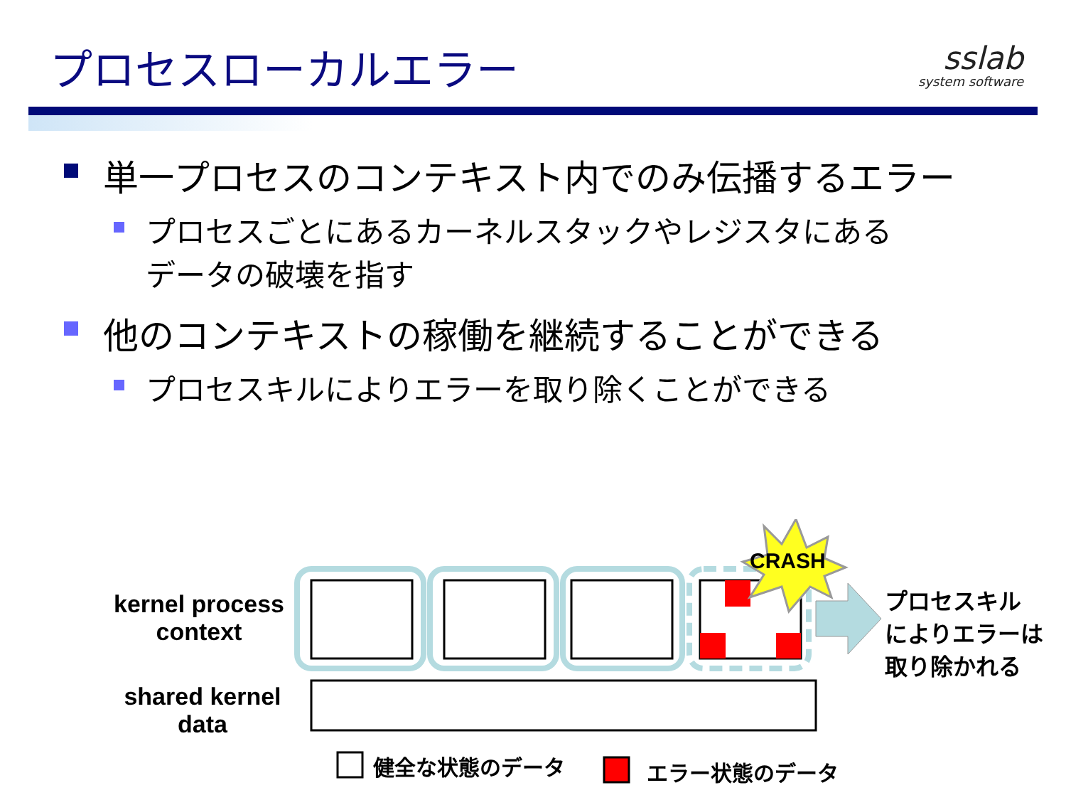プロセスローカルエラー sslab
system software
単一プロセスのコンテキスト内でのみ伝播するエラー
プロセスごとにあるカーネルスタックやレジスタにある
データの破壊を指す
他のコンテキストの稼働を継続することができる
プロセスキルによりエラーを取り除くことができる
kernel process
context
shared kernel
data
CRASH
プロセスキル
によりエラーは
取り除かれる
健全な状態のデータ エラー状態のデータ